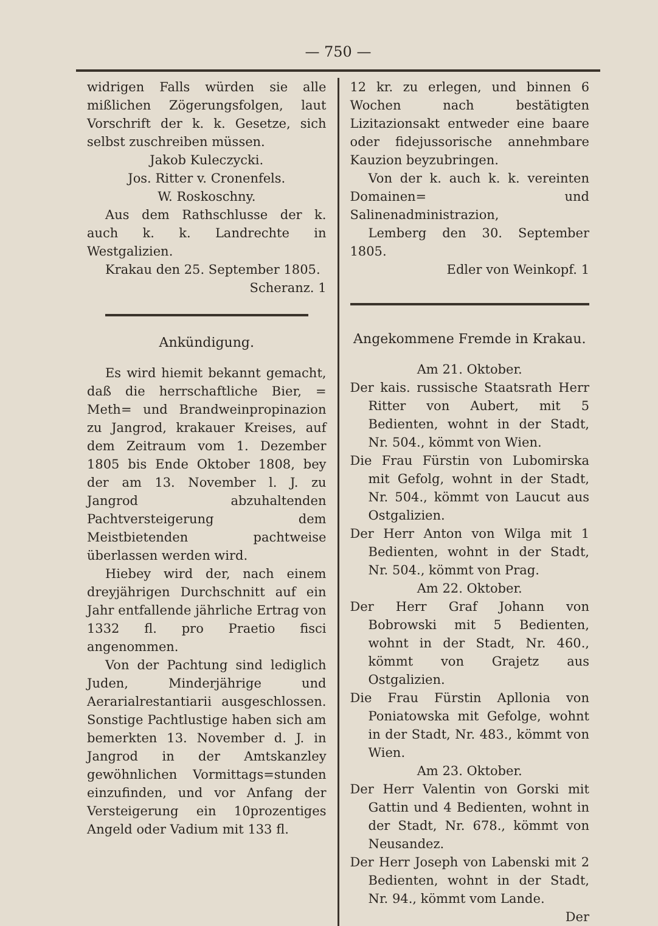— 750 —
widrigen Falls würden sie alle mißlichen Zögerungsfolgen, laut Vorschrift der k. k. Gesetze, sich selbst zuschreiben müssen.
Jakob Kuleczycki.
Jos. Ritter v. Cronenfels.
W. Roskoschny.
Aus dem Rathschlusse der k. auch k. k. Landrechte in Westgalizien.
Krakau den 25. September 1805.
Scheranz. 1
Ankündigung.
Es wird hiemit bekannt gemacht, daß die herrschaftliche Bier, = Meth= und Brandweinpropinazion zu Jangrod, krakauer Kreises, auf dem Zeitraum vom 1. Dezember 1805 bis Ende Oktober 1808, bey der am 13. November l. J. zu Jangrod abzuhaltenden Pachtversteigerung dem Meistbietenden pachtweise überlassen werden wird.
Hiebey wird der, nach einem dreyjährigen Durchschnitt auf ein Jahr entfallende jährliche Ertrag von 1332 fl. pro Praetio fisci angenommen.
Von der Pachtung sind lediglich Juden, Minderjährige und Aerarialrestantiarii ausgeschlossen. Sonstige Pachtlustige haben sich am bemerkten 13. November d. J. in Jangrod in der Amtskanzley gewöhnlichen Vormittags=stunden einzufinden, und vor Anfang der Versteigerung ein 10prozentiges Angeld oder Vadium mit 133 fl.
12 kr. zu erlegen, und binnen 6 Wochen nach bestätigten Lizitazionsakt entweder eine baare oder fidejussorische annehmbare Kauzion beyzubringen.
Von der k. auch k. k. vereinten Domainen= und Salinenadministrazion,
Lemberg den 30. September 1805.
Edler von Weinkopf. 1
Angekommene Fremde in Krakau.
Am 21. Oktober.
Der kais. russische Staatsrath Herr Ritter von Aubert, mit 5 Bedienten, wohnt in der Stadt, Nr. 504., kömmt von Wien.
Die Frau Fürstin von Lubomirska mit Gefolg, wohnt in der Stadt, Nr. 504., kömmt von Laucut aus Ostgalizien.
Der Herr Anton von Wilga mit 1 Bedienten, wohnt in der Stadt, Nr. 504., kömmt von Prag.
Am 22. Oktober.
Der Herr Graf Johann von Bobrowski mit 5 Bedienten, wohnt in der Stadt, Nr. 460., kömmt von Grajetz aus Ostgalizien.
Die Frau Fürstin Apllonia von Poniatowska mit Gefolge, wohnt in der Stadt, Nr. 483., kömmt von Wien.
Am 23. Oktober.
Der Herr Valentin von Gorski mit Gattin und 4 Bedienten, wohnt in der Stadt, Nr. 678., kömmt von Neusandez.
Der Herr Joseph von Labenski mit 2 Bedienten, wohnt in der Stadt, Nr. 94., kömmt vom Lande.
Der